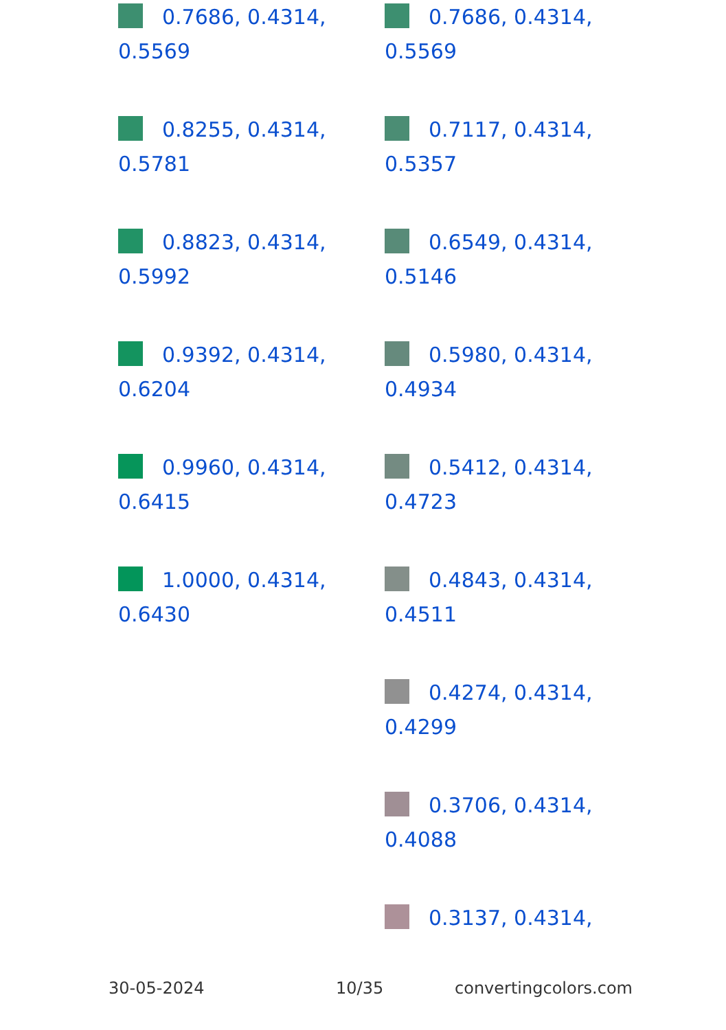0.7686, 0.4314, 0.5569
0.8255, 0.4314, 0.5781
0.8823, 0.4314, 0.5992
0.9392, 0.4314, 0.6204
0.9960, 0.4314, 0.6415
1.0000, 0.4314, 0.6430
0.7686, 0.4314, 0.5569
0.7117, 0.4314, 0.5357
0.6549, 0.4314, 0.5146
0.5980, 0.4314, 0.4934
0.5412, 0.4314, 0.4723
0.4843, 0.4314, 0.4511
0.4274, 0.4314, 0.4299
0.3706, 0.4314, 0.4088
0.3137, 0.4314,
30-05-2024 10/35 convertingcolors.com